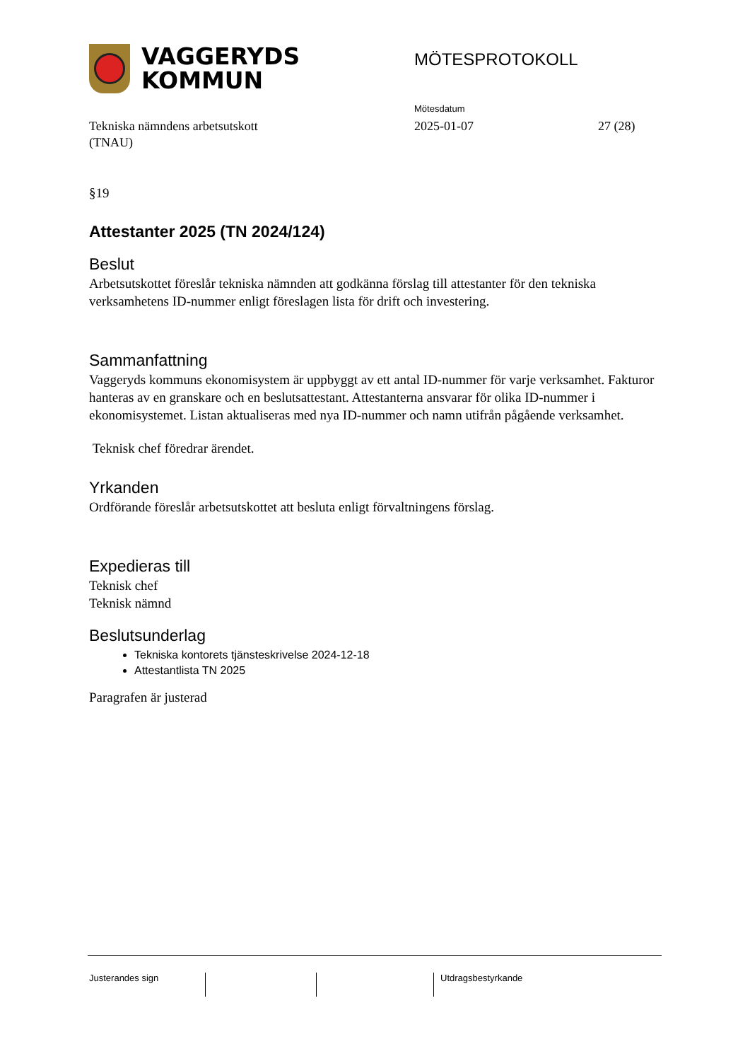VAGGERYDS
KOMMUN
MÖTESPROTOKOLL
Mötesdatum
Tekniska nämndens arbetsutskott
(TNAU)
2025-01-07 27 (28)
§19
Attestanter 2025 (TN 2024/124)
Beslut
Arbetsutskottet föreslår tekniska nämnden att godkänna förslag till attestanter för den tekniska verksamhetens ID-nummer enligt föreslagen lista för drift och investering.
Sammanfattning
Vaggeryds kommuns ekonomisystem är uppbyggt av ett antal ID-nummer för varje verksamhet. Fakturor hanteras av en granskare och en beslutsattestant. Attestanterna ansvarar för olika ID-nummer i ekonomisystemet. Listan aktualiseras med nya ID-nummer och namn utifrån pågående verksamhet.
Teknisk chef föredrar ärendet.
Yrkanden
Ordförande föreslår arbetsutskottet att besluta enligt förvaltningens förslag.
Expedieras till
Teknisk chef
Teknisk nämnd
Beslutsunderlag
Tekniska kontorets tjänsteskrivelse 2024-12-18
Attestantlista TN 2025
Paragrafen är justerad
Justerandes sign Utdragsbestyrkande